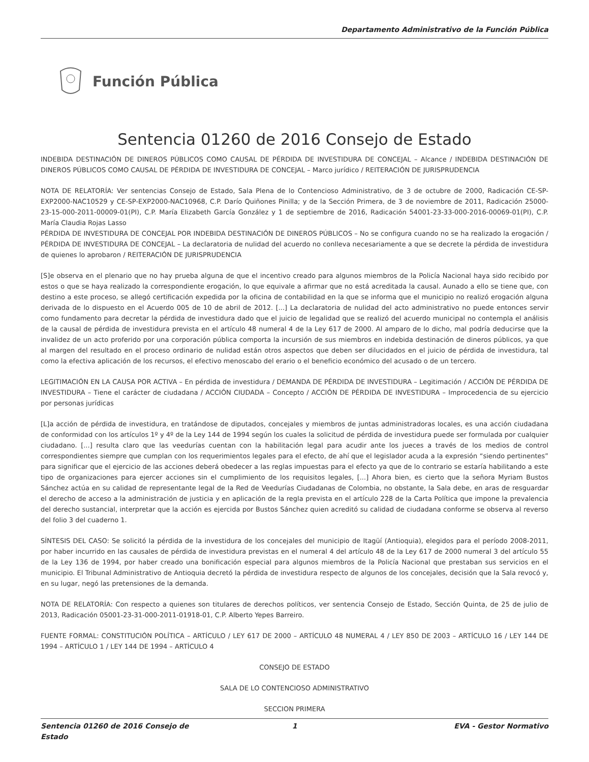Departamento Administrativo de la Función Pública
Función Pública
Sentencia 01260 de 2016 Consejo de Estado
INDEBIDA DESTINACIÓN DE DINEROS PÚBLICOS COMO CAUSAL DE PÉRDIDA DE INVESTIDURA DE CONCEJAL – Alcance / INDEBIDA DESTINACIÓN DE DINEROS PÚBLICOS COMO CAUSAL DE PÉRDIDA DE INVESTIDURA DE CONCEJAL – Marco jurídico / REITERACIÓN DE JURISPRUDENCIA
NOTA DE RELATORÍA: Ver sentencias Consejo de Estado, Sala Plena de lo Contencioso Administrativo, de 3 de octubre de 2000, Radicación CE-SP-EXP2000-NAC10529 y CE-SP-EXP2000-NAC10968, C.P. Darío Quiñones Pinilla; y de la Sección Primera, de 3 de noviembre de 2011, Radicación 25000-23-15-000-2011-00009-01(PI), C.P. María Elizabeth García González y 1 de septiembre de 2016, Radicación 54001-23-33-000-2016-00069-01(PI), C.P. María Claudia Rojas Lasso
PÉRDIDA DE INVESTIDURA DE CONCEJAL POR INDEBIDA DESTINACIÓN DE DINEROS PÚBLICOS – No se configura cuando no se ha realizado la erogación / PÉRDIDA DE INVESTIDURA DE CONCEJAL – La declaratoria de nulidad del acuerdo no conlleva necesariamente a que se decrete la pérdida de investidura de quienes lo aprobaron / REITERACIÓN DE JURISPRUDENCIA
[S]e observa en el plenario que no hay prueba alguna de que el incentivo creado para algunos miembros de la Policía Nacional haya sido recibido por estos o que se haya realizado la correspondiente erogación, lo que equivale a afirmar que no está acreditada la causal. Aunado a ello se tiene que, con destino a este proceso, se allegó certificación expedida por la oficina de contabilidad en la que se informa que el municipio no realizó erogación alguna derivada de lo dispuesto en el Acuerdo 005 de 10 de abril de 2012. [...] La declaratoria de nulidad del acto administrativo no puede entonces servir como fundamento para decretar la pérdida de investidura dado que el juicio de legalidad que se realizó del acuerdo municipal no contempla el análisis de la causal de pérdida de investidura prevista en el artículo 48 numeral 4 de la Ley 617 de 2000. Al amparo de lo dicho, mal podría deducirse que la invalidez de un acto proferido por una corporación pública comporta la incursión de sus miembros en indebida destinación de dineros públicos, ya que al margen del resultado en el proceso ordinario de nulidad están otros aspectos que deben ser dilucidados en el juicio de pérdida de investidura, tal como la efectiva aplicación de los recursos, el efectivo menoscabo del erario o el beneficio económico del acusado o de un tercero.
LEGITIMACIÓN EN LA CAUSA POR ACTIVA – En pérdida de investidura / DEMANDA DE PÉRDIDA DE INVESTIDURA – Legitimación / ACCIÓN DE PÉRDIDA DE INVESTIDURA – Tiene el carácter de ciudadana / ACCIÓN CIUDADA – Concepto / ACCIÓN DE PÉRDIDA DE INVESTIDURA – Improcedencia de su ejercicio por personas jurídicas
[L]a acción de pérdida de investidura, en tratándose de diputados, concejales y miembros de juntas administradoras locales, es una acción ciudadana de conformidad con los artículos 1º y 4º de la Ley 144 de 1994 según los cuales la solicitud de pérdida de investidura puede ser formulada por cualquier ciudadano. [...] resulta claro que las veedurías cuentan con la habilitación legal para acudir ante los jueces a través de los medios de control correspondientes siempre que cumplan con los requerimientos legales para el efecto, de ahí que el legislador acuda a la expresión “siendo pertinentes” para significar que el ejercicio de las acciones deberá obedecer a las reglas impuestas para el efecto ya que de lo contrario se estaría habilitando a este tipo de organizaciones para ejercer acciones sin el cumplimiento de los requisitos legales, [...] Ahora bien, es cierto que la señora Myriam Bustos Sánchez actúa en su calidad de representante legal de la Red de Veedurías Ciudadanas de Colombia, no obstante, la Sala debe, en aras de resguardar el derecho de acceso a la administración de justicia y en aplicación de la regla prevista en el artículo 228 de la Carta Política que impone la prevalencia del derecho sustancial, interpretar que la acción es ejercida por Bustos Sánchez quien acreditó su calidad de ciudadana conforme se observa al reverso del folio 3 del cuaderno 1.
SÍNTESIS DEL CASO: Se solicitó la pérdida de la investidura de los concejales del municipio de Itagüí (Antioquia), elegidos para el período 2008-2011, por haber incurrido en las causales de pérdida de investidura previstas en el numeral 4 del artículo 48 de la Ley 617 de 2000 numeral 3 del artículo 55 de la Ley 136 de 1994, por haber creado una bonificación especial para algunos miembros de la Policía Nacional que prestaban sus servicios en el municipio. El Tribunal Administrativo de Antioquia decretó la pérdida de investidura respecto de algunos de los concejales, decisión que la Sala revocó y, en su lugar, negó las pretensiones de la demanda.
NOTA DE RELATORÍA: Con respecto a quienes son titulares de derechos políticos, ver sentencia Consejo de Estado, Sección Quinta, de 25 de julio de 2013, Radicación 05001-23-31-000-2011-01918-01, C.P. Alberto Yepes Barreiro.
FUENTE FORMAL: CONSTITUCIÓN POLÍTICA – ARTÍCULO / LEY 617 DE 2000 – ARTÍCULO 48 NUMERAL 4 / LEY 850 DE 2003 – ARTÍCULO 16 / LEY 144 DE 1994 – ARTÍCULO 1 / LEY 144 DE 1994 – ARTÍCULO 4
CONSEJO DE ESTADO
SALA DE LO CONTENCIOSO ADMINISTRATIVO
SECCION PRIMERA
Sentencia 01260 de 2016 Consejo de Estado 1 EVA - Gestor Normativo